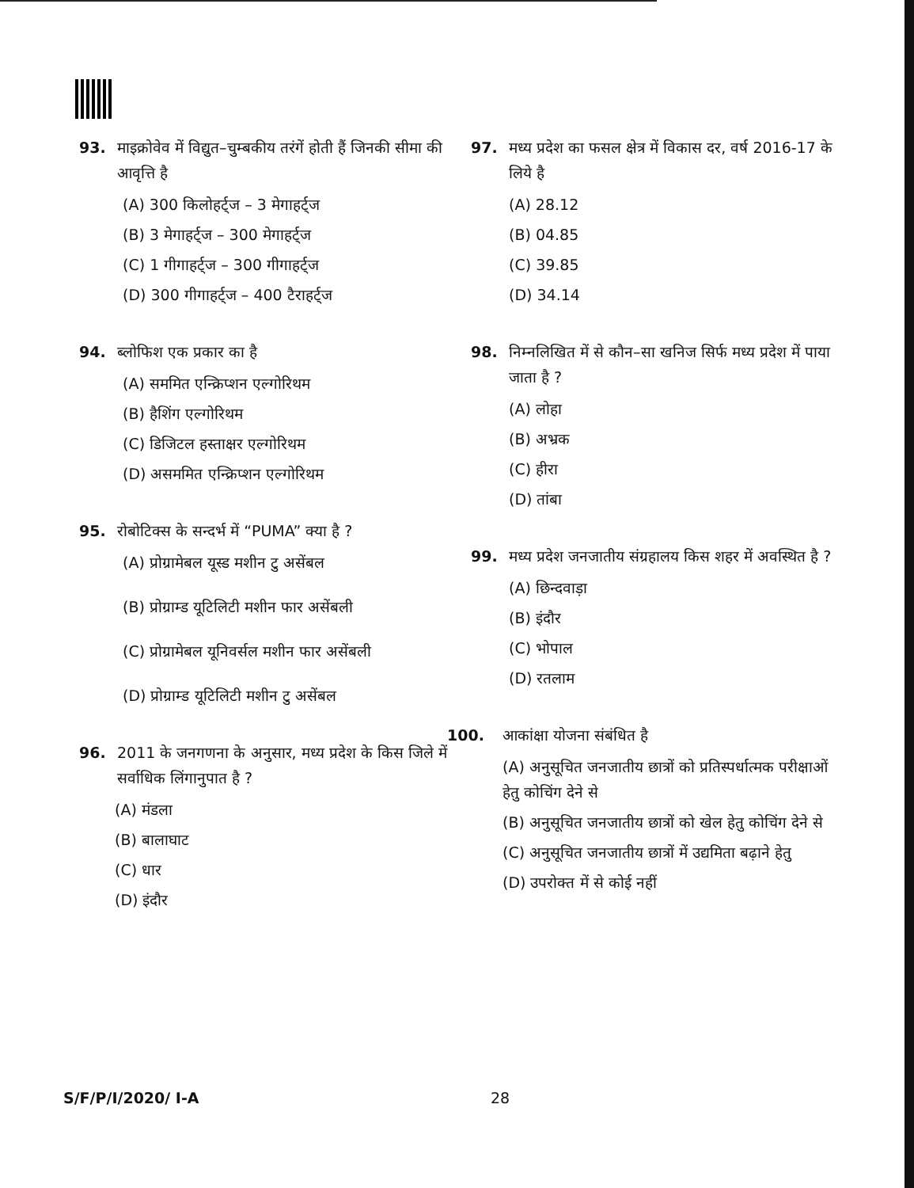93. माइक्रोवेव में विद्युत–चुम्बकीय तरंगें होती हैं जिनकी सीमा की आवृत्ति है
(A) 300 किलोहर्ट्ज – 3 मेगाहर्ट्ज
(B) 3 मेगाहर्ट्ज – 300 मेगाहर्ट्ज
(C) 1 गीगाहर्ट्ज – 300 गीगाहर्ट्ज
(D) 300 गीगाहर्ट्ज – 400 टैराहर्ट्ज
94. ब्लोफिश एक प्रकार का है
(A) सममित एन्क्रिप्शन एल्गोरिथम
(B) हैशिंग एल्गोरिथम
(C) डिजिटल हस्ताक्षर एल्गोरिथम
(D) असममित एन्क्रिप्शन एल्गोरिथम
95. रोबोटिक्स के सन्दर्भ में “PUMA” क्या है ?
(A) प्रोग्रामेबल यूस्ड मशीन टु असेंबल
(B) प्रोग्राम्ड यूटिलिटी मशीन फार असेंबली
(C) प्रोग्रामेबल यूनिवर्सल मशीन फार असेंबली
(D) प्रोग्राम्ड यूटिलिटी मशीन टु असेंबल
96. 2011 के जनगणना के अनुसार, मध्य प्रदेश के किस जिले में सर्वाधिक लिंगानुपात है ?
(A) मंडला
(B) बालाघाट
(C) धार
(D) इंदौर
97. मध्य प्रदेश का फसल क्षेत्र में विकास दर, वर्ष 2016-17 के लिये है
(A) 28.12
(B) 04.85
(C) 39.85
(D) 34.14
98. निम्नलिखित में से कौन–सा खनिज सिर्फ मध्य प्रदेश में पाया जाता है ?
(A) लोहा
(B) अभ्रक
(C) हीरा
(D) तांबा
99. मध्य प्रदेश जनजातीय संग्रहालय किस शहर में अवस्थित है ?
(A) छिन्दवाड़ा
(B) इंदौर
(C) भोपाल
(D) रतलाम
100. आकांक्षा योजना संबंधित है
(A) अनुसूचित जनजातीय छात्रों को प्रतिस्पर्धात्मक परीक्षाओं हेतु कोचिंग देने से
(B) अनुसूचित जनजातीय छात्रों को खेल हेतु कोचिंग देने से
(C) अनुसूचित जनजातीय छात्रों में उद्यमिता बढ़ाने हेतु
(D) उपरोक्त में से कोई नहीं
S/F/P/I/2020/ I-A 28